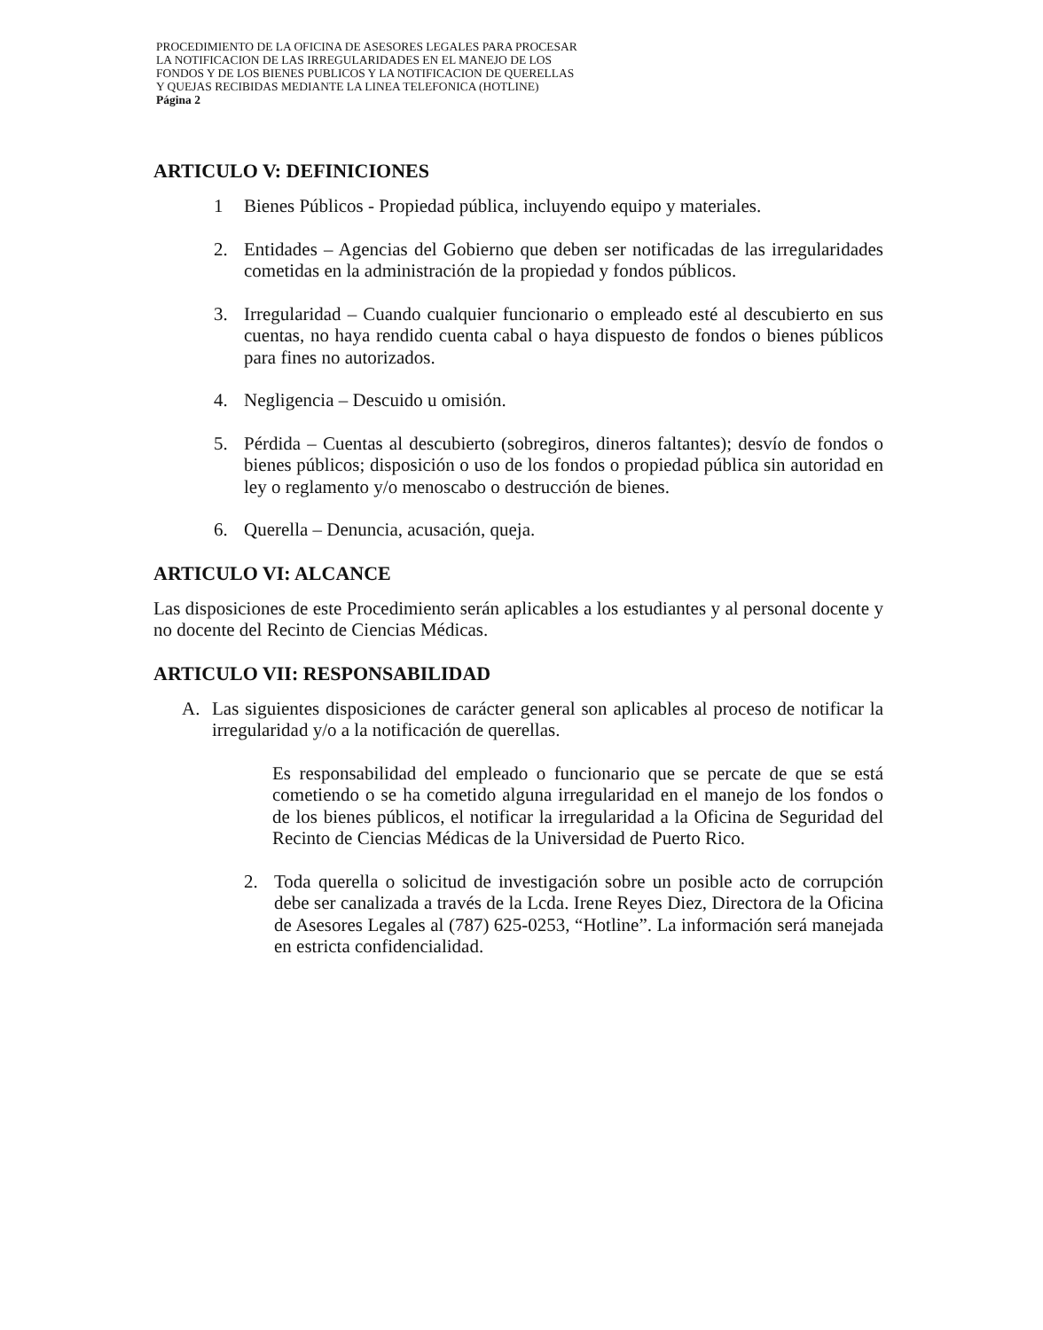PROCEDIMIENTO DE LA OFICINA DE ASESORES LEGALES PARA PROCESAR
LA NOTIFICACION DE LAS IRREGULARIDADES EN EL MANEJO DE LOS
FONDOS Y DE LOS BIENES PUBLICOS Y LA NOTIFICACION DE QUERELLAS
Y QUEJAS RECIBIDAS MEDIANTE LA LINEA TELEFONICA (HOTLINE)
Página 2
ARTICULO V: DEFINICIONES
1 Bienes Públicos - Propiedad pública, incluyendo equipo y materiales.
2. Entidades – Agencias del Gobierno que deben ser notificadas de las irregularidades cometidas en la administración de la propiedad y fondos públicos.
3. Irregularidad – Cuando cualquier funcionario o empleado esté al descubierto en sus cuentas, no haya rendido cuenta cabal o haya dispuesto de fondos o bienes públicos para fines no autorizados.
4. Negligencia – Descuido u omisión.
5. Pérdida – Cuentas al descubierto (sobregiros, dineros faltantes); desvío de fondos o bienes públicos; disposición o uso de los fondos o propiedad pública sin autoridad en ley o reglamento y/o menoscabo o destrucción de bienes.
6. Querella – Denuncia, acusación, queja.
ARTICULO VI: ALCANCE
Las disposiciones de este Procedimiento serán aplicables a los estudiantes y al personal docente y no docente del Recinto de Ciencias Médicas.
ARTICULO VII: RESPONSABILIDAD
A. Las siguientes disposiciones de carácter general son aplicables al proceso de notificar la irregularidad y/o a la notificación de querellas.
Es responsabilidad del empleado o funcionario que se percate de que se está cometiendo o se ha cometido alguna irregularidad en el manejo de los fondos o de los bienes públicos, el notificar la irregularidad a la Oficina de Seguridad del Recinto de Ciencias Médicas de la Universidad de Puerto Rico.
2. Toda querella o solicitud de investigación sobre un posible acto de corrupción debe ser canalizada a través de la Lcda. Irene Reyes Diez, Directora de la Oficina de Asesores Legales al (787) 625-0253, “Hotline”. La información será manejada en estricta confidencialidad.